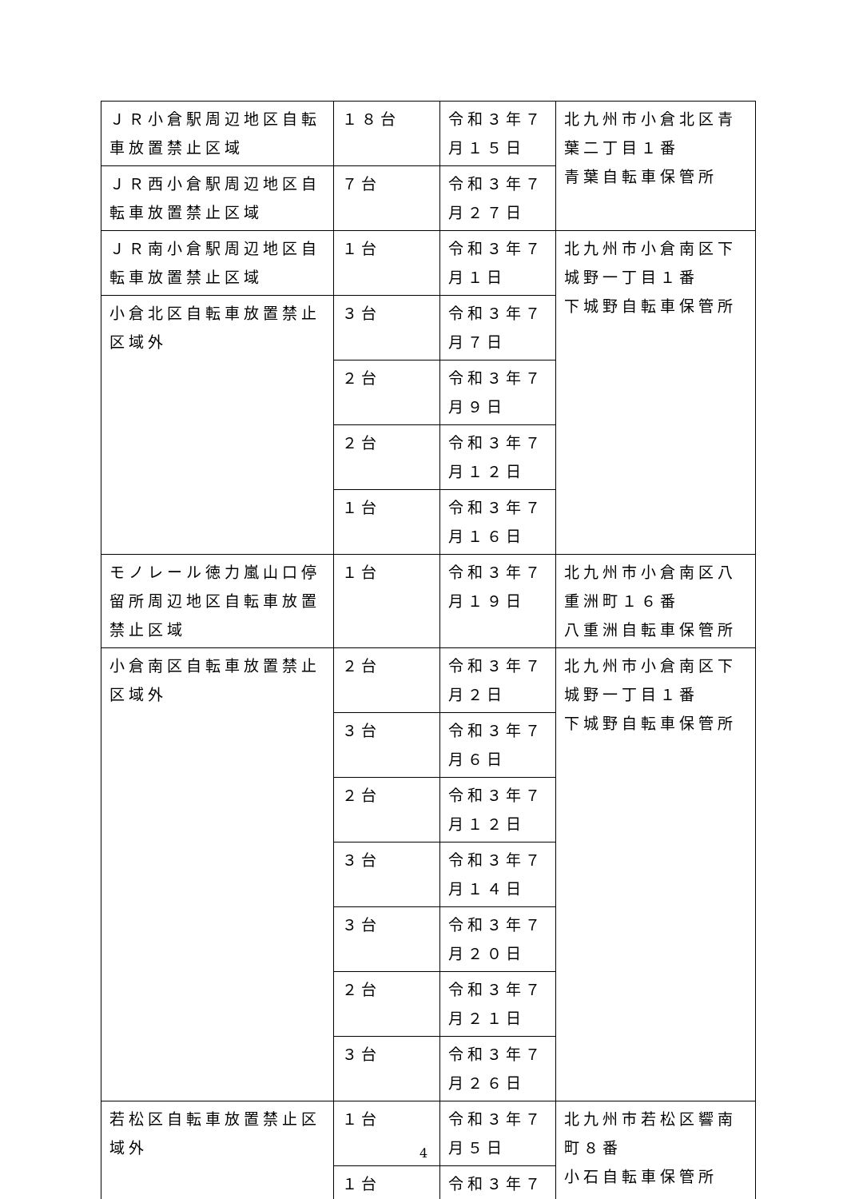| ＪＲ小倉駅周辺地区自転車放置禁止区域 | １８台 | 令和３年７月１５日 | 北九州市小倉北区青葉二丁目１番 青葉自転車保管所 |
| ＪＲ西小倉駅周辺地区自転車放置禁止区域 | ７台 | 令和３年７月２７日 | |
| ＪＲ南小倉駅周辺地区自転車放置禁止区域 | １台 | 令和３年７月１日 | 北九州市小倉南区下城野一丁目１番 下城野自転車保管所 |
| 小倉北区自転車放置禁止区域外 | ３台 | 令和３年７月７日 | |
| | ２台 | 令和３年７月９日 | |
| | ２台 | 令和３年７月１２日 | |
| | １台 | 令和３年７月１６日 | |
| モノレール徳力嵐山口停留所周辺地区自転車放置禁止区域 | １台 | 令和３年７月１９日 | 北九州市小倉南区八重洲町１６番 八重洲自転車保管所 |
| 小倉南区自転車放置禁止区域外 | ２台 | 令和３年７月２日 | 北九州市小倉南区下城野一丁目１番 下城野自転車保管所 |
| | ３台 | 令和３年７月６日 | |
| | ２台 | 令和３年７月１２日 | |
| | ３台 | 令和３年７月１４日 | |
| | ３台 | 令和３年７月２０日 | |
| | ２台 | 令和３年７月２１日 | |
| | ３台 | 令和３年７月２６日 | |
| 若松区自転車放置禁止区域外 | １台 | 令和３年７月５日 | 北九州市若松区響南町８番 小石自転車保管所 |
| | １台 | 令和３年７ | |
4